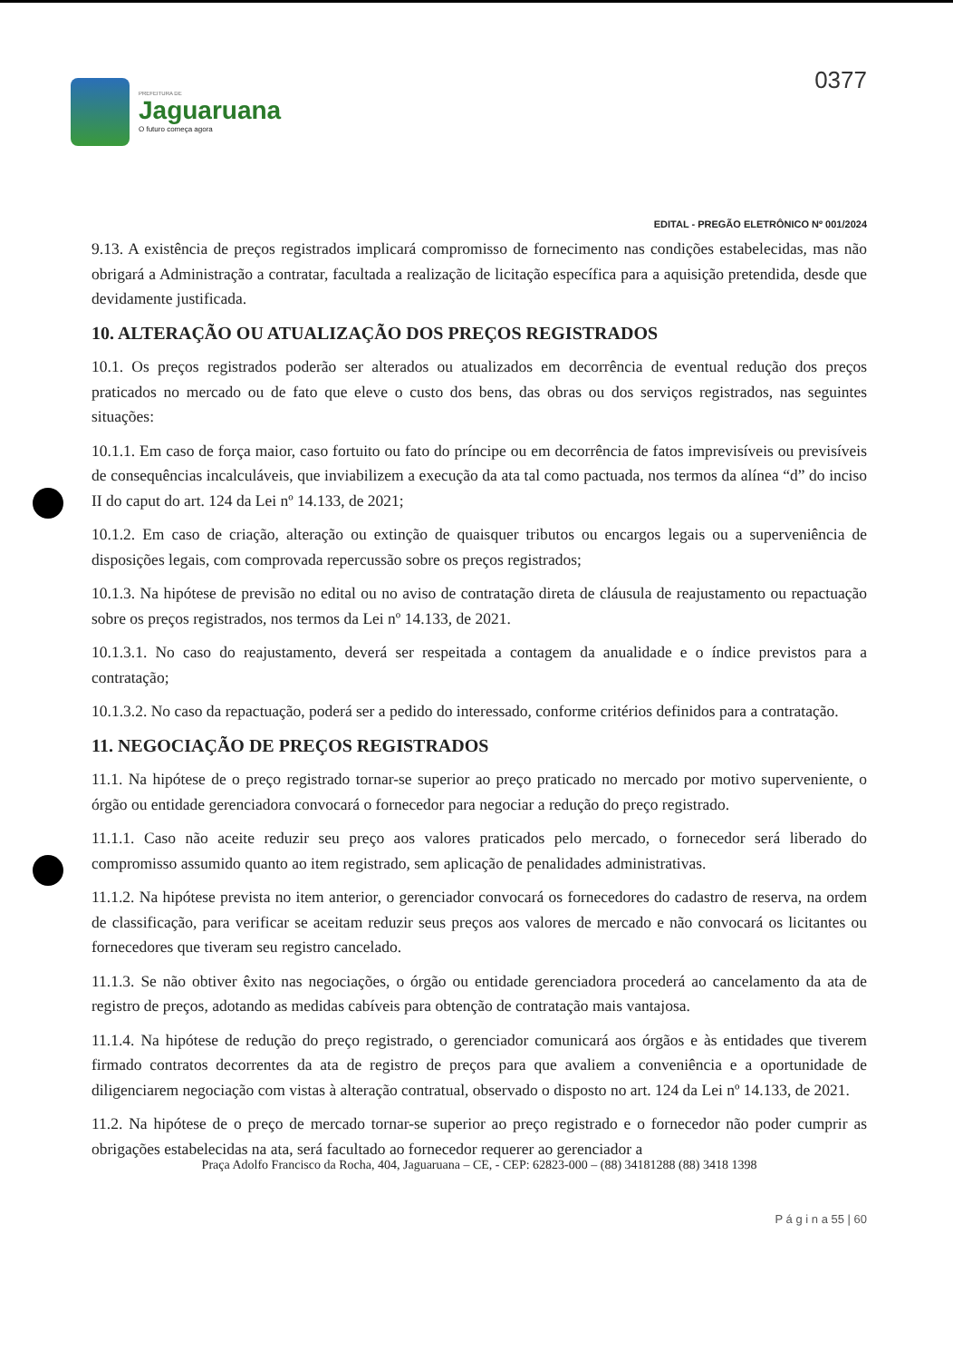PREFEITURA DE
Jaguaruana
O futuro começa agora
0377
EDITAL - PREGÃO ELETRÔNICO Nº 001/2024
9.13. A existência de preços registrados implicará compromisso de fornecimento nas condições estabelecidas, mas não obrigará a Administração a contratar, facultada a realização de licitação específica para a aquisição pretendida, desde que devidamente justificada.
10. ALTERAÇÃO OU ATUALIZAÇÃO DOS PREÇOS REGISTRADOS
10.1. Os preços registrados poderão ser alterados ou atualizados em decorrência de eventual redução dos preços praticados no mercado ou de fato que eleve o custo dos bens, das obras ou dos serviços registrados, nas seguintes situações:
10.1.1. Em caso de força maior, caso fortuito ou fato do príncipe ou em decorrência de fatos imprevisíveis ou previsíveis de consequências incalculáveis, que inviabilizem a execução da ata tal como pactuada, nos termos da alínea “d” do inciso II do caput do art. 124 da Lei nº 14.133, de 2021;
10.1.2. Em caso de criação, alteração ou extinção de quaisquer tributos ou encargos legais ou a superveniência de disposições legais, com comprovada repercussão sobre os preços registrados;
10.1.3. Na hipótese de previsão no edital ou no aviso de contratação direta de cláusula de reajustamento ou repactuação sobre os preços registrados, nos termos da Lei nº 14.133, de 2021.
10.1.3.1. No caso do reajustamento, deverá ser respeitada a contagem da anualidade e o índice previstos para a contratação;
10.1.3.2. No caso da repactuação, poderá ser a pedido do interessado, conforme critérios definidos para a contratação.
11. NEGOCIAÇÃO DE PREÇOS REGISTRADOS
11.1. Na hipótese de o preço registrado tornar-se superior ao preço praticado no mercado por motivo superveniente, o órgão ou entidade gerenciadora convocará o fornecedor para negociar a redução do preço registrado.
11.1.1. Caso não aceite reduzir seu preço aos valores praticados pelo mercado, o fornecedor será liberado do compromisso assumido quanto ao item registrado, sem aplicação de penalidades administrativas.
11.1.2. Na hipótese prevista no item anterior, o gerenciador convocará os fornecedores do cadastro de reserva, na ordem de classificação, para verificar se aceitam reduzir seus preços aos valores de mercado e não convocará os licitantes ou fornecedores que tiveram seu registro cancelado.
11.1.3. Se não obtiver êxito nas negociações, o órgão ou entidade gerenciadora procederá ao cancelamento da ata de registro de preços, adotando as medidas cabíveis para obtenção de contratação mais vantajosa.
11.1.4. Na hipótese de redução do preço registrado, o gerenciador comunicará aos órgãos e às entidades que tiverem firmado contratos decorrentes da ata de registro de preços para que avaliem a conveniência e a oportunidade de diligenciarem negociação com vistas à alteração contratual, observado o disposto no art. 124 da Lei nº 14.133, de 2021.
11.2. Na hipótese de o preço de mercado tornar-se superior ao preço registrado e o fornecedor não poder cumprir as obrigações estabelecidas na ata, será facultado ao fornecedor requerer ao gerenciador a
Praça Adolfo Francisco da Rocha, 404, Jaguaruana – CE, - CEP: 62823-000 – (88) 34181288 (88) 3418 1398
P á g i n a 55 | 60